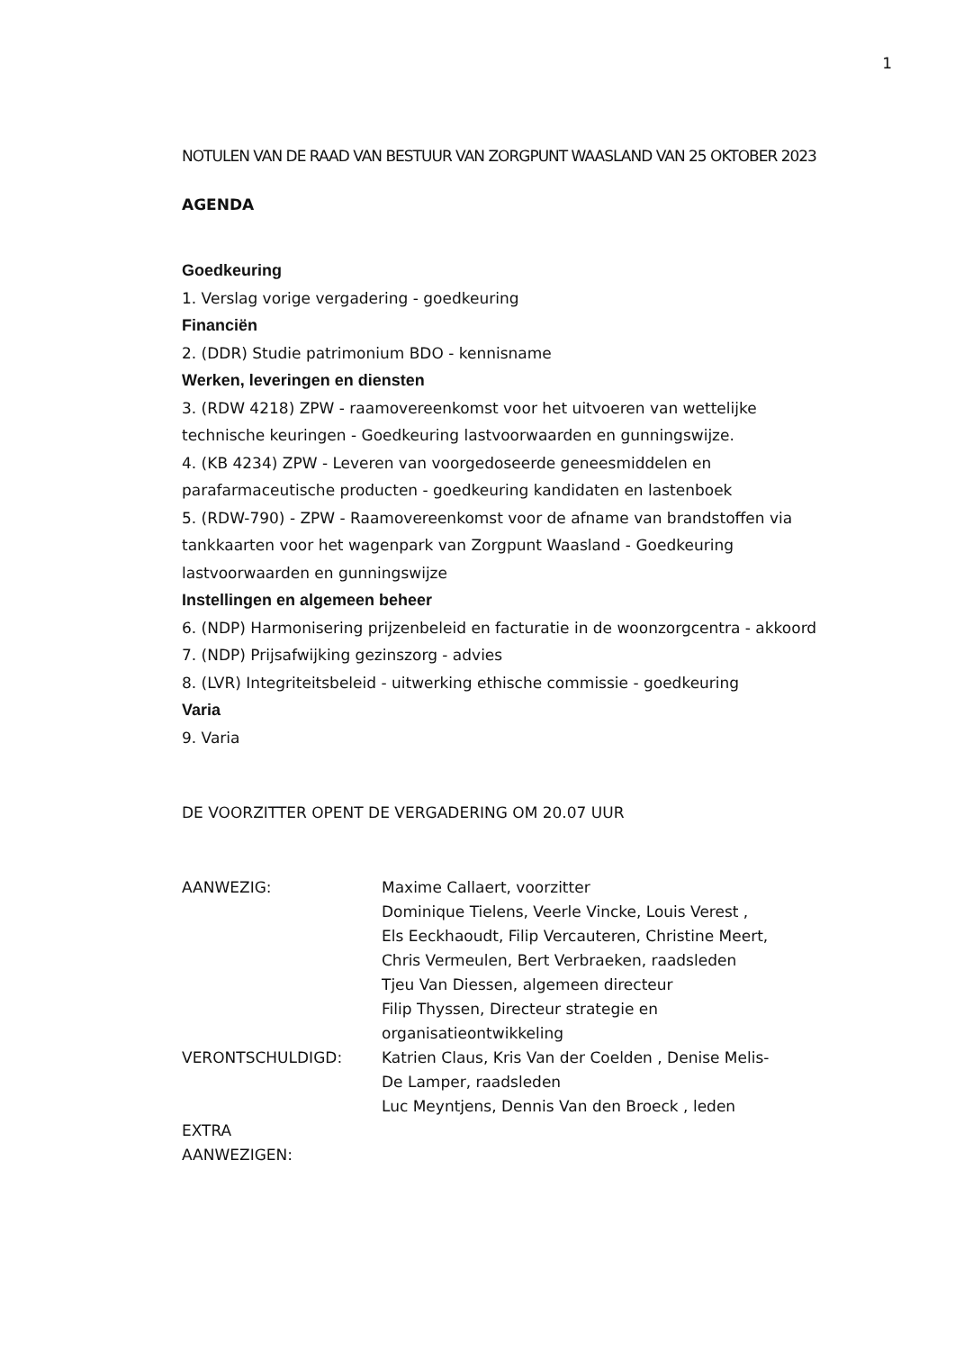1
NOTULEN VAN DE RAAD VAN BESTUUR VAN ZORGPUNT WAASLAND VAN 25 OKTOBER 2023
AGENDA
Goedkeuring
1. Verslag vorige vergadering - goedkeuring
Financiën
2. (DDR) Studie patrimonium BDO - kennisname
Werken, leveringen en diensten
3. (RDW 4218) ZPW - raamovereenkomst voor het uitvoeren van wettelijke technische keuringen - Goedkeuring lastvoorwaarden en gunningswijze.
4. (KB 4234) ZPW - Leveren van voorgedoseerde geneesmiddelen en parafarmaceutische producten - goedkeuring kandidaten en lastenboek
5. (RDW-790) - ZPW - Raamovereenkomst voor de afname van brandstoffen via tankkaarten voor het wagenpark van Zorgpunt Waasland - Goedkeuring lastvoorwaarden en gunningswijze
Instellingen en algemeen beheer
6. (NDP) Harmonisering prijzenbeleid en facturatie in de woonzorgcentra - akkoord
7. (NDP) Prijsafwijking gezinszorg - advies
8. (LVR) Integriteitsbeleid - uitwerking ethische commissie - goedkeuring
Varia
9. Varia
DE VOORZITTER OPENT DE VERGADERING OM 20.07 UUR
| AANWEZIG: | Maxime Callaert, voorzitter Dominique Tielens, Veerle Vincke, Louis Verest , Els Eeckhaoudt, Filip Vercauteren, Christine Meert, Chris Vermeulen, Bert Verbraeken, raadsleden Tjeu Van Diessen, algemeen directeur Filip Thyssen, Directeur strategie en organisatieontwikkeling |
| VERONTSCHULDIGD: | Katrien Claus, Kris Van der Coelden , Denise Melis- De Lamper, raadsleden Luc Meyntjens, Dennis Van den Broeck , leden |
| EXTRA AANWEZIGEN: | |